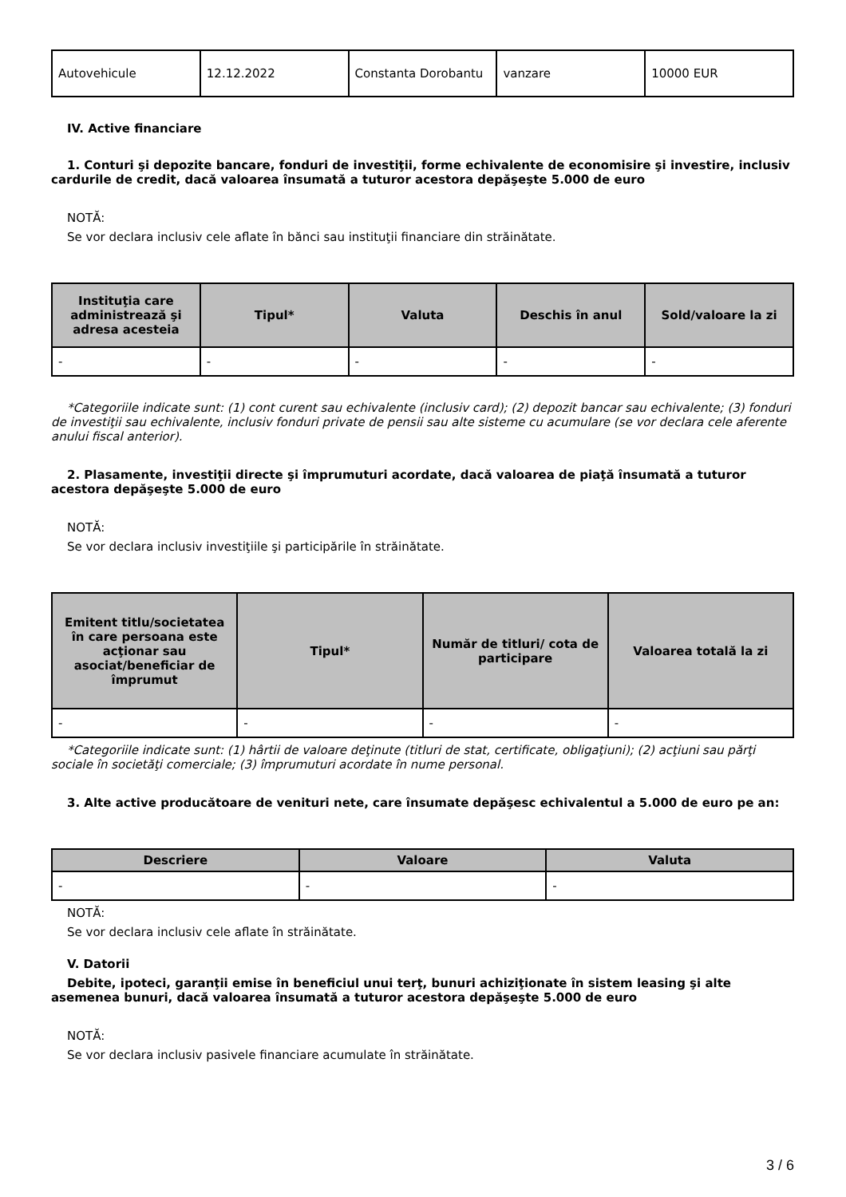| Autovehicule | 12.12.2022 | Constanta Dorobantu | vanzare | 10000 EUR |
IV. Active financiare
1. Conturi şi depozite bancare, fonduri de investiţii, forme echivalente de economisire şi investire, inclusiv cardurile de credit, dacă valoarea însumată a tuturor acestora depăşeşte 5.000 de euro
NOTĂ:
Se vor declara inclusiv cele aflate în bănci sau instituţii financiare din străinătate.
| Instituţia care administrează şi adresa acesteia | Tipul* | Valuta | Deschis în anul | Sold/valoare la zi |
| --- | --- | --- | --- | --- |
| - | - | - | - | - |
*Categoriile indicate sunt: (1) cont curent sau echivalente (inclusiv card); (2) depozit bancar sau echivalente; (3) fonduri de investiţii sau echivalente, inclusiv fonduri private de pensii sau alte sisteme cu acumulare (se vor declara cele aferente anului fiscal anterior).
2. Plasamente, investiţii directe şi împrumuturi acordate, dacă valoarea de piaţă însumată a tuturor acestora depăşeşte 5.000 de euro
NOTĂ:
Se vor declara inclusiv investiţiile şi participările în străinătate.
| Emitent titlu/societatea în care persoana este acţionar sau asociat/beneficiar de împrumut | Tipul* | Număr de titluri/ cota de participare | Valoarea totală la zi |
| --- | --- | --- | --- |
| - | - | - | - |
*Categoriile indicate sunt: (1) hârtii de valoare deţinute (titluri de stat, certificate, obligaţiuni); (2) acţiuni sau părţi sociale în societăţi comerciale; (3) împrumuturi acordate în nume personal.
3. Alte active producătoare de venituri nete, care însumate depăşesc echivalentul a 5.000 de euro pe an:
| Descriere | Valoare | Valuta |
| --- | --- | --- |
| - | - | - |
NOTĂ:
Se vor declara inclusiv cele aflate în străinătate.
V. Datorii
Debite, ipoteci, garanţii emise în beneficiul unui terţ, bunuri achiziţionate în sistem leasing şi alte asemenea bunuri, dacă valoarea însumată a tuturor acestora depăşeşte 5.000 de euro
NOTĂ:
Se vor declara inclusiv pasivele financiare acumulate în străinătate.
3 / 6